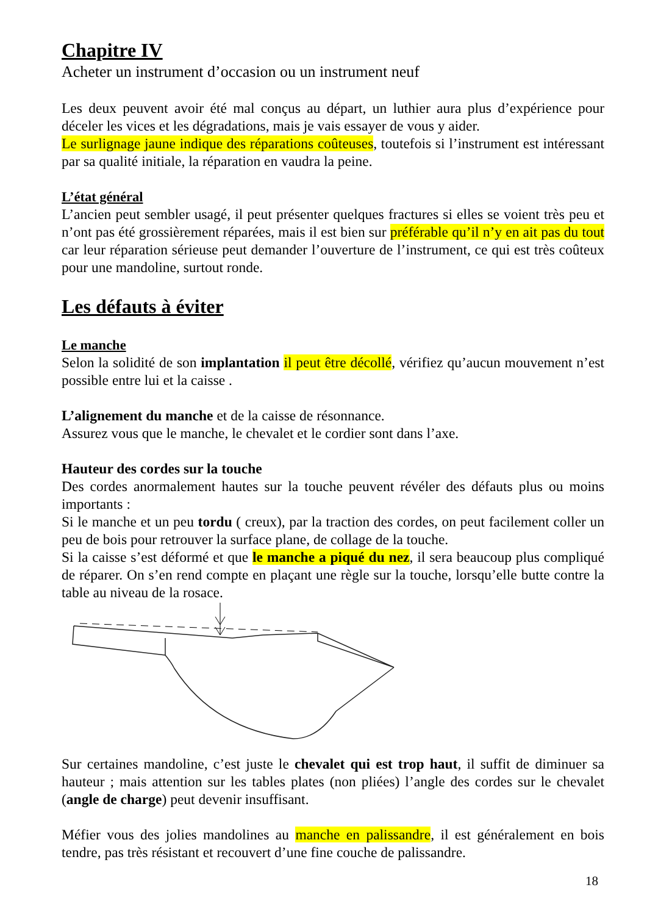Chapitre IV
Acheter un instrument d’occasion ou un instrument neuf
Les deux peuvent avoir été mal conçus au départ, un luthier aura plus d’expérience pour déceler les vices et les dégradations, mais je vais essayer de vous y aider.
Le surlignage jaune indique des réparations coûteuses, toutefois si l’instrument est intéressant par sa qualité initiale, la réparation en vaudra la peine.
L’état général
L’ancien peut sembler usagé, il peut présenter quelques fractures si elles se voient très peu et n’ont pas été grossièrement réparées, mais il est bien sur préférable qu’il n’y en ait pas du tout car leur réparation sérieuse peut demander l’ouverture de l’instrument, ce qui est très coûteux pour une mandoline, surtout ronde.
Les défauts à éviter
Le manche
Selon la solidité de son implantation il peut être décollé, vérifiez qu’aucun mouvement n’est possible entre lui et la caisse .
L’alignement du manche et de la caisse de résonnance.
Assurez vous que le manche, le chevalet et le cordier sont dans l’axe.
Hauteur des cordes sur la touche
Des cordes anormalement hautes sur la touche peuvent révéler des défauts plus ou moins importants :
Si le manche et un peu tordu ( creux), par la traction des cordes, on peut facilement coller un peu de bois pour retrouver la surface plane, de collage de la touche.
Si la caisse s’est déformé et que le manche a piqué du nez, il sera beaucoup plus compliqué de réparer. On s’en rend compte en plaçant une règle sur la touche, lorsqu’elle butte contre la table au niveau de la rosace.
Sur certaines mandoline, c’est juste le chevalet qui est trop haut, il suffit de diminuer sa hauteur ; mais attention sur les tables plates (non pliées) l’angle des cordes sur le chevalet (angle de charge) peut devenir insuffisant.
Méfier vous des jolies mandolines au manche en palissandre, il est généralement en bois tendre, pas très résistant et recouvert d’une fine couche de palissandre.
18